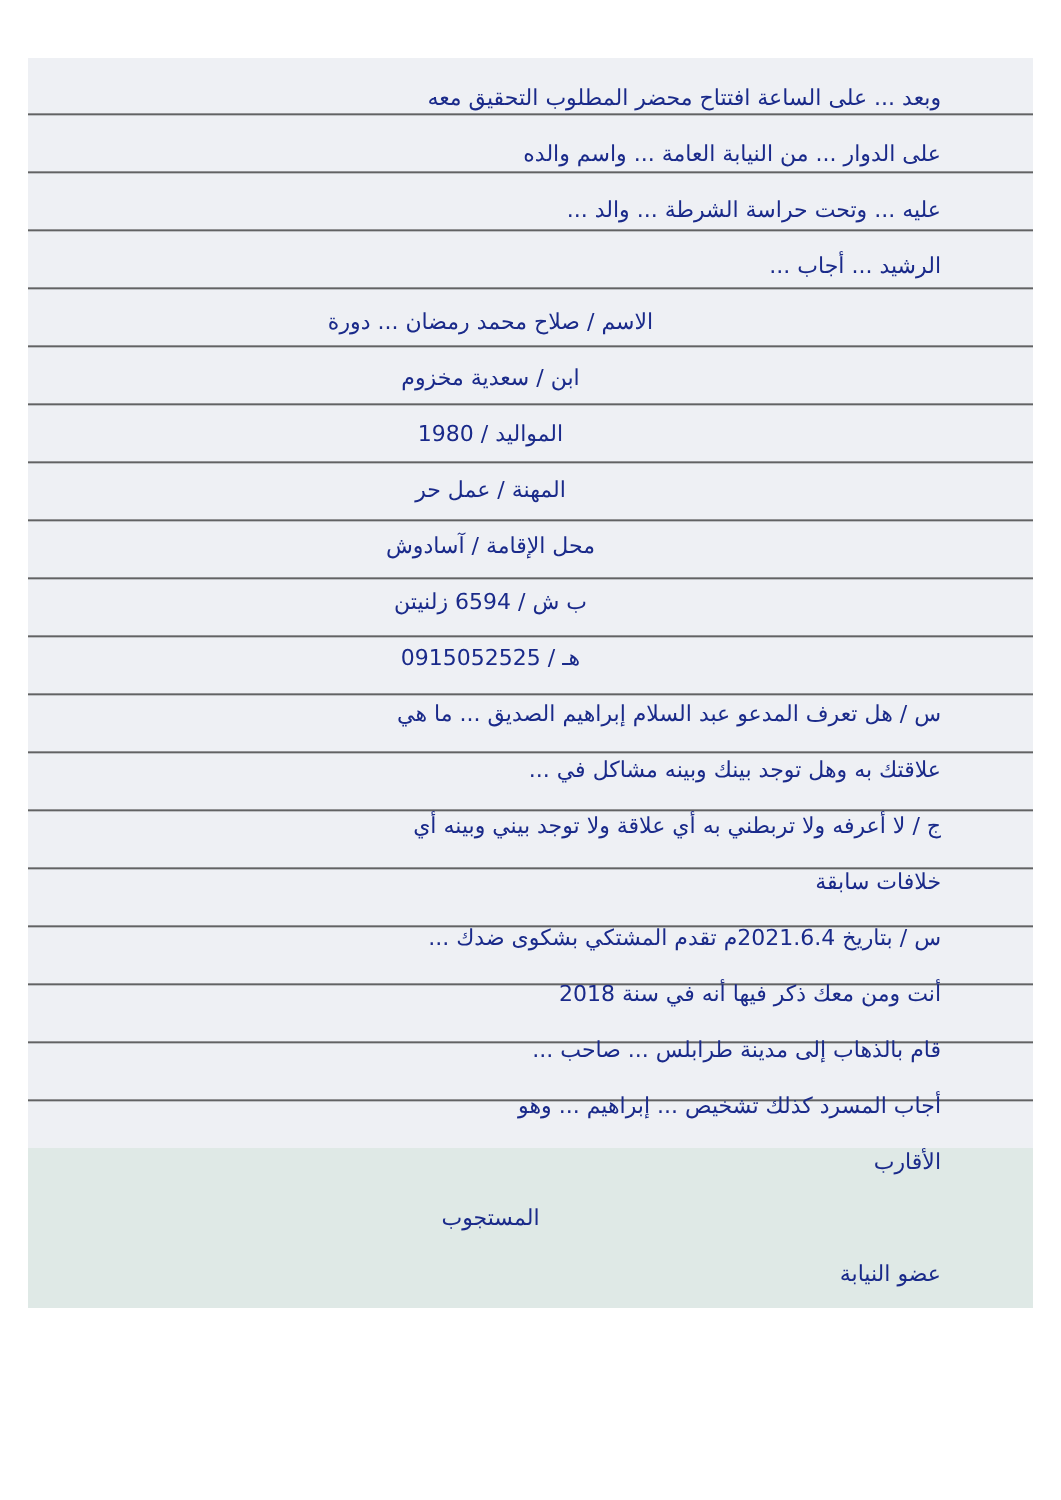وبعد ... على الساعة افتتاح محضر المطلوب التحقيق معه
على الدوار ... من النيابة العامة ... واسم والده
عليه ... وتحت حراسة الشرطة ... والد ...
الرشيد ... أجاب ...
الاسم / صلاح محمد رمضان ... دورة
ابن / سعدية مخزوم
المواليد / 1980
المهنة / عمل حر
محل الإقامة / آسادوش
ب ش / 6594 زلنيتن
هـ / 0915052525
س / هل تعرف المدعو عبد السلام إبراهيم الصديق ... ما هي
علاقتك به وهل توجد بينك وبينه مشاكل في ...
ج / لا أعرفه ولا تربطني به أي علاقة ولا توجد بيني وبينه أي
خلافات سابقة
س / بتاريخ 2021.6.4م تقدم المشتكي بشكوى ضدك ...
أنت ومن معك ذكر فيها أنه في سنة 2018
قام بالذهاب إلى مدينة طرابلس ... صاحب ...
أجاب المسرد كذلك تشخيص ... إبراهيم ... وهو
الأقارب
المستجوب
عضو النيابة